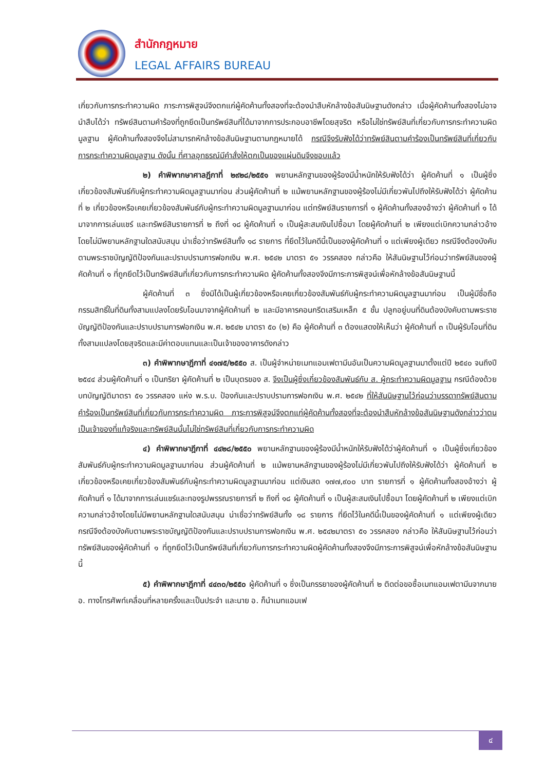สำนักกฎหมาย
LEGAL AFFAIRS BUREAU
เกี่ยวกับการกระทำความผิด ภาระการพิสูจน์จึงตกแก่ผู้คัดค้านทั้งสองที่จะต้องนำสืบหักล้างข้อสันนิษฐานดังกล่าว เมื่อผู้คัดค้านทั้งสองไม่อาจนำสืบได้ว่า ทรัพย์สินตามคำร้องที่ถูกยึดเป็นทรัพย์สินที่ได้มาจากการประกอบอาชีพโดยสุจริต หรือไม่ใช่ทรัพย์สินที่เกี่ยวกับการกระทำความผิดมูลฐาน ผู้คัดค้านทั้งสองจึงไม่สามารถหักล้างข้อสันนิษฐานตามกฎหมายได้ กรณีจึงรับฟังได้ว่าทรัพย์สินตามคำร้องเป็นทรัพย์สินที่เกี่ยวกับการกระทำความผิดมูลฐาน ดังนั้น ที่ศาลอุทธรณ์มีคำสั่งให้ตกเป็นของแผ่นดินจึงชอบแล้ว
๒) คำพิพากษาศาลฎีกาที่ ๒๙๒๘/๒๕๕๑ พยานหลักฐานของผู้ร้องมีน้ำหนักให้รับฟังได้ว่า ผู้คัดค้านที่ ๑ เป็นผู้ซึ่งเกี่ยวข้องสัมพันธ์กับผู้กระทำความผิดมูลฐานมาก่อน ส่วนผู้คัดค้านที่ ๒ แม้พยานหลักฐานของผู้ร้องไม่มีเกี่ยวพันไปถึงให้รับฟังได้ว่า ผู้คัดค้านที่ ๒ เกี่ยวข้องหรือเคยเกี่ยวข้องสัมพันธ์กับผู้กระทำความผิดมูลฐานมาก่อน แต่ทรัพย์สินรายการที่ ๑ ผู้คัดค้านทั้งสองอ้างว่า ผู้คัดค้านที่ ๑ ได้มาจากการเล่นแชร์ และทรัพย์สินรายการที่ ๒ ถึงที่ ๑๘ ผู้คัดค้านที่ ๑ เป็นผู้สะสมเงินไปซื้อมา โดยผู้คัดค้านที่ ๒ เพียงแต่เบิกความกล่าวอ้างโดยไม่มีพยานหลักฐานใดสนับสนุน น่าเชื่อว่าทรัพย์สินทั้ง ๑๘ รายการ ที่ยึดไว้ในคดีนี้เป็นของผู้คัดค้านที่ ๑ แต่เพียงผู้เดียว กรณีจึงต้องบังคับตามพระราชบัญญัติป้องกันและปราบปรามการฟอกเงิน พ.ศ. ๒๕๔๒ มาตรา ๕๑ วรรคสอง กล่าวคือ ให้สันนิษฐานไว้ก่อนว่าทรัพย์สินของผู้คัดค้านที่ ๑ ที่ถูกยึดไว้เป็นทรัพย์สินที่เกี่ยวกับการกระทำความผิด ผู้คัดค้านทั้งสองจึงมีภาระการพิสูจน์เพื่อหักล้างข้อสันนิษฐานนี้
ผู้คัดค้านที่ ๓ ซึ่งมิได้เป็นผู้เกี่ยวข้องหรือเคยเกี่ยวข้องสัมพันธ์กับผู้กระทำความผิดมูลฐานมาก่อน เป็นผู้มีชื่อถือกรรมสิทธิ์ในที่ดินทั้งสามแปลงโดยรับโอนมาจากผู้คัดค้านที่ ๒ และมีอาคารคอนกรีตเสริมเหล็ก ๕ ชั้น ปลูกอยู่บนที่ดินต้องบังคับตามพระราชบัญญัติป้องกันและปราบปรามการฟอกเงิน พ.ศ. ๒๕๔๒ มาตรา ๕๐ (๒) คือ ผู้คัดค้านที่ ๓ ต้องแสดงให้เห็นว่า ผู้คัดค้านที่ ๓ เป็นผู้รับโอนที่ดินทั้งสามแปลงโดยสุจริตและมีค่าตอบแทนและเป็นเจ้าของอาคารดังกล่าว
๓) คำพิพากษาฎีกาที่ ๔๑๗๕/๒๕๕๐ ส. เป็นผู้จำหน่ายเมทแอมเฟตามีนอันเป็นความผิดมูลฐานมาตั้งแต่ปี ๒๕๔๐ จนถึงปี ๒๕๔๔ ส่วนผู้คัดค้านที่ ๑ เป็นภริยา ผู้คัดค้านที่ ๒ เป็นบุตรของ ส. จึงเป็นผู้ซึ่งเกี่ยวข้องสัมพันธ์กับ ส. ผู้กระทำความผิดมูลฐาน กรณีต้องด้วยบทบัญญัติมาตรา ๕๑ วรรคสอง แห่ง พ.ร.บ. ป้องกันและปราบปรามการฟอกเงิน พ.ศ. ๒๕๔๒ ที่ให้สันนิษฐานไว้ก่อนว่าบรรดาทรัพย์สินตามคำร้องเป็นทรัพย์สินที่เกี่ยวกับการกระทำความผิด ภาระการพิสูจน์จึงตกแก่ผู้คัดค้านทั้งสองที่จะต้องนำสืบหักล้างข้อสันนิษฐานดังกล่าวว่าตนเป็นเจ้าของที่แท้จริงและทรัพย์สินนั้นไม่ใช่ทรัพย์สินที่เกี่ยวกับการกระทำความผิด
๔) คำพิพากษาฎีกาที่ ๔๔๒๘/๒๕๕๐ พยานหลักฐานของผู้ร้องมีน้ำหนักให้รับฟังได้ว่าผู้คัดค้านที่ ๑ เป็นผู้ซึ่งเกี่ยวข้องสัมพันธ์กับผู้กระทำความผิดมูลฐานมาก่อน ส่วนผู้คัดค้านที่ ๒ แม้พยานหลักฐานของผู้ร้องไม่มีเกี่ยวพันไปถึงให้รับฟังได้ว่า ผู้คัดค้านที่ ๒ เกี่ยวข้องหรือเคยเกี่ยวข้องสัมพันธ์กับผู้กระทำความผิดมูลฐานมาก่อน แต่เงินสด ๑๗๗,๙๐๐ บาท รายการที่ ๑ ผู้คัดค้านทั้งสองอ้างว่า ผู้คัดค้านที่ ๑ ได้มาจากการเล่นแชร์และทองรูปพรรณรายการที่ ๒ ถึงที่ ๑๘ ผู้คัดค้านที่ ๑ เป็นผู้สะสมเงินไปซื้อมา โดยผู้คัดค้านที่ ๒ เพียงแต่เบิกความกล่าวอ้างโดยไม่มีพยานหลักฐานใดสนับสนุน น่าเชื่อว่าทรัพย์สินทั้ง ๑๘ รายการ ที่ยึดไว้ในคดีนี้เป็นของผู้คัดค้านที่ ๑ แต่เพียงผู้เดียว กรณีจึงต้องบังคับตามพระราชบัญญัติป้องกันและปราบปรามการฟอกเงิน พ.ศ. ๒๕๔๒มาตรา ๕๑ วรรคสอง กล่าวคือ ให้สันนิษฐานไว้ก่อนว่าทรัพย์สินของผู้คัดค้านที่ ๑ ที่ถูกยึดไว้เป็นทรัพย์สินที่เกี่ยวกับการกระทำความผิดผู้คัดค้านทั้งสองจึงมีภาระการพิสูจน์เพื่อหักล้างข้อสันนิษฐานนี้
๕) คำพิพากษาฎีกาที่ ๔๔๓๐/๒๕๕๐ ผู้คัดค้านที่ ๑ ซึ่งเป็นภรรยาของผู้คัดค้านที่ ๒ ติดต่อขอซื้อเมทแอมเฟตามีนจากนาย อ. ทางโทรศัพท์เคลื่อนที่หลายครั้งและเป็นประจำ และนาย อ. ก็นำเมทแอมเฟ
๔